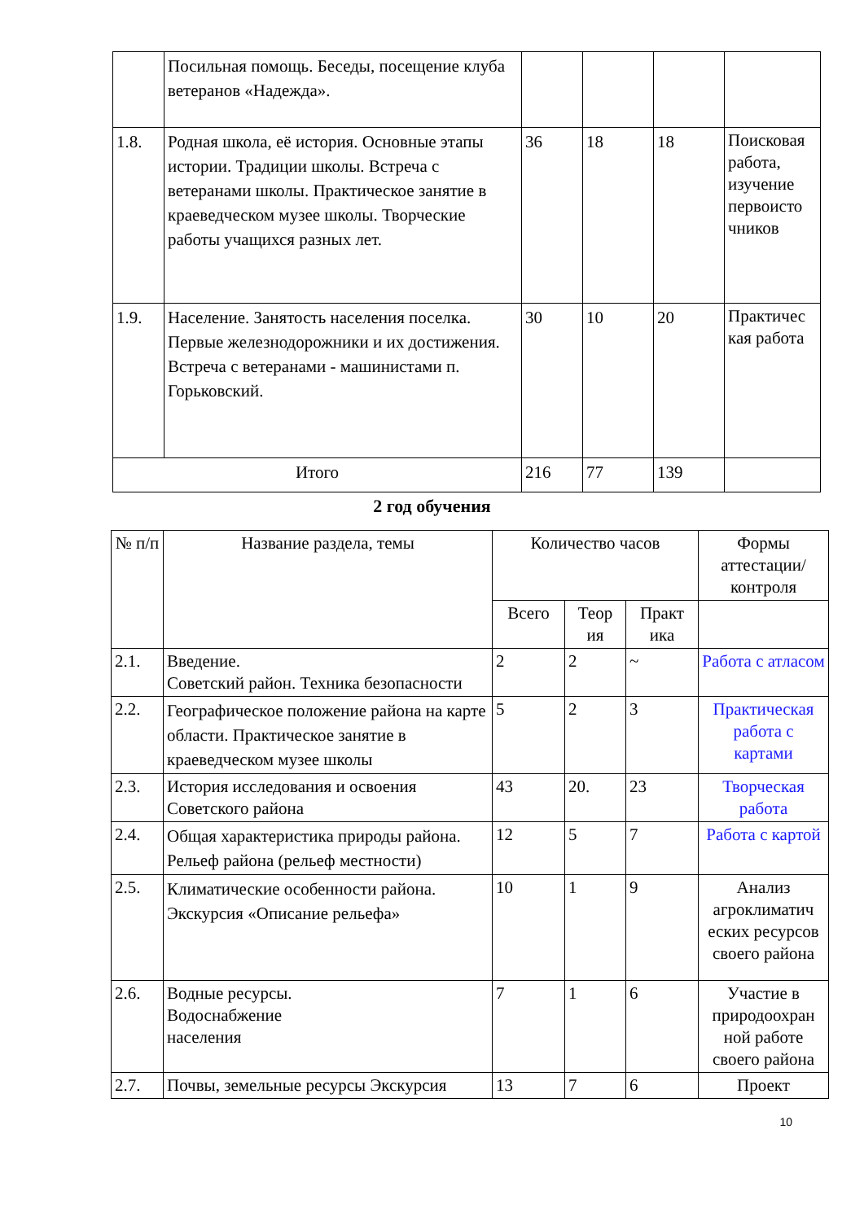| | Посильная помощь. Беседы, посещение клуба ветеранов «Надежда». | | | | |
| 1.8. | Родная школа, её история. Основные этапы истории. Традиции школы. Встреча с ветеранами школы. Практическое занятие в краеведческом музее школы. Творческие работы учащихся разных лет. | 36 | 18 | 18 | Поисковая работа, изучение первоисто чников |
| 1.9. | Население. Занятость населения поселка. Первые железнодорожники и их достижения. Встреча с ветеранами - машинистами п. Горьковский. | 30 | 10 | 20 | Практичес кая работа |
| Итого | | 216 | 77 | 139 | |
2 год обучения
| № п/п | Название раздела, темы | Количество часов | | | Формы аттестации/ контроля |
| --- | --- | --- | --- | --- | --- |
| | | Всего | Теор ия | Практ ика | |
| 2.1. | Введение. Советский район. Техника безопасности | 2 | 2 | ~ | Работа с атласом |
| 2.2. | Географическое положение района на карте области. Практическое занятие в краеведческом музее школы | 5 | 2 | 3 | Практическая работа с картами |
| 2.3. | История исследования и освоения Советского района | 43 | 20. | 23 | Творческая работа |
| 2.4. | Общая характеристика природы района. Рельеф района (рельеф местности) | 12 | 5 | 7 | Работа с картой |
| 2.5. | Климатические особенности района. Экскурсия «Описание рельефа» | 10 | 1 | 9 | Анализ агроклиматич еских ресурсов своего района |
| 2.6. | Водные ресурсы. Водоснабжение населения | 7 | 1 | 6 | Участие в природоохран ной работе своего района |
| 2.7. | Почвы, земельные ресурсы Экскурсия | 13 | 7 | 6 | Проект |
10